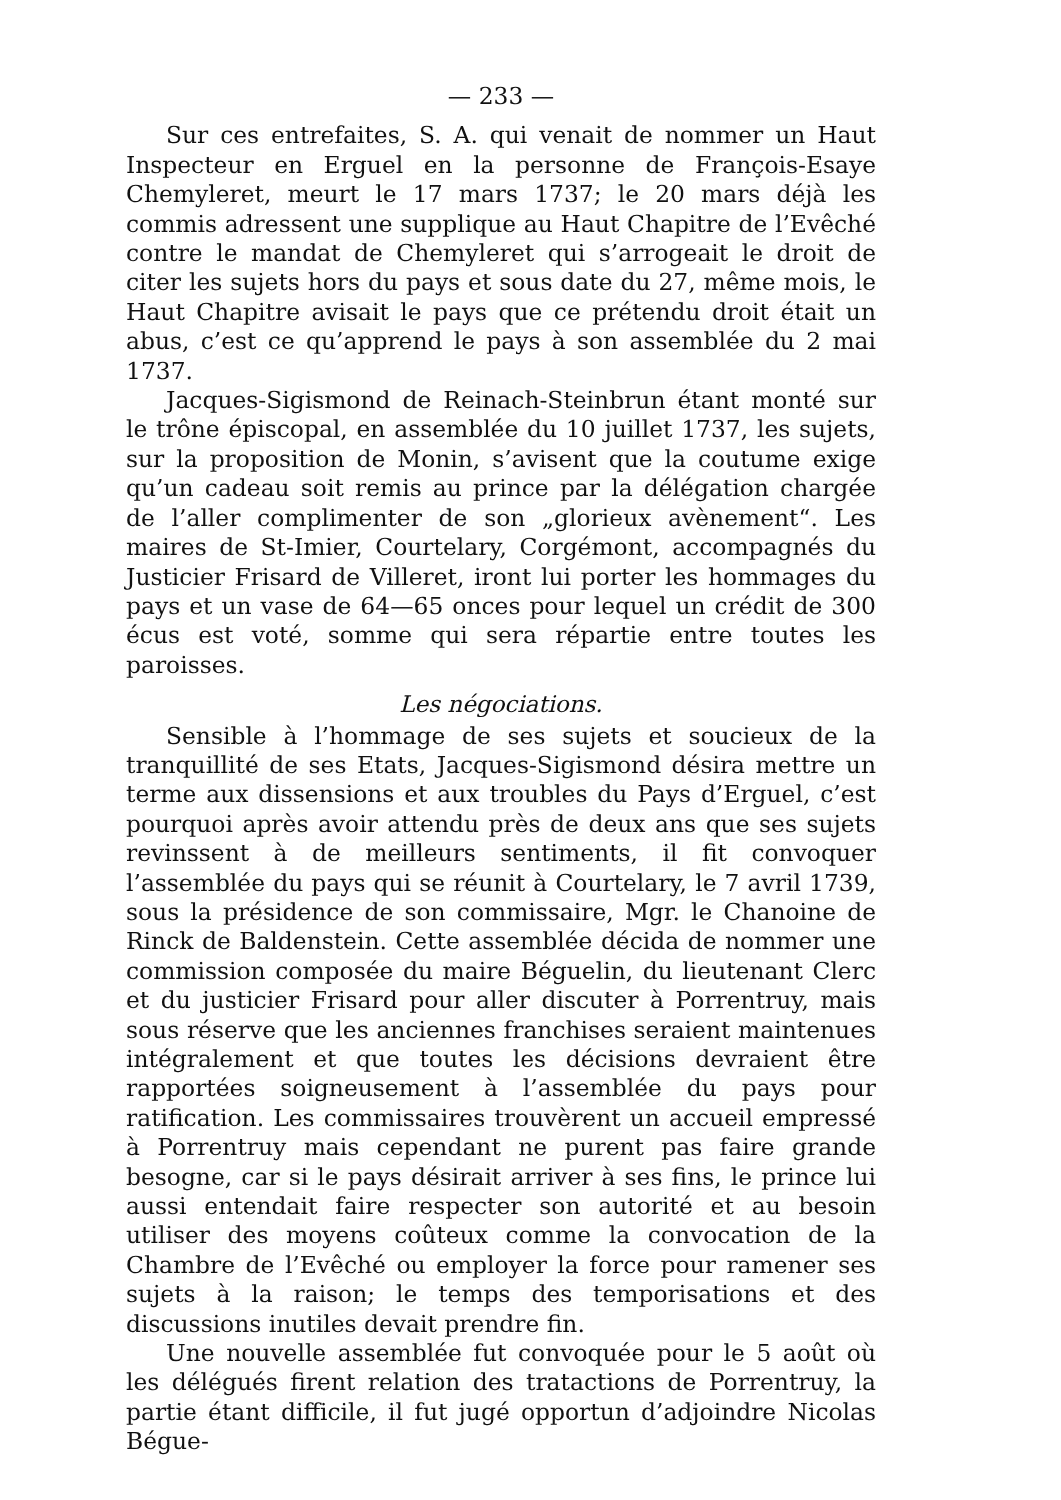— 233 —
Sur ces entrefaites, S. A. qui venait de nommer un Haut Inspecteur en Erguel en la personne de François-Esaye Chemyleret, meurt le 17 mars 1737; le 20 mars déjà les commis adressent une supplique au Haut Chapitre de l’Evêché contre le mandat de Chemyleret qui s’arrogeait le droit de citer les sujets hors du pays et sous date du 27, même mois, le Haut Chapitre avisait le pays que ce prétendu droit était un abus, c’est ce qu’apprend le pays à son assemblée du 2 mai 1737.
Jacques-Sigismond de Reinach-Steinbrun étant monté sur le trône épiscopal, en assemblée du 10 juillet 1737, les sujets, sur la proposition de Monin, s’avisent que la coutume exige qu’un cadeau soit remis au prince par la délégation chargée de l’aller complimenter de son „glorieux avènement“. Les maires de St-Imier, Courtelary, Corgémont, accompagnés du Justicier Frisard de Villeret, iront lui porter les hommages du pays et un vase de 64—65 onces pour lequel un crédit de 300 écus est voté, somme qui sera répartie entre toutes les paroisses.
Les négociations.
Sensible à l’hommage de ses sujets et soucieux de la tranquillité de ses Etats, Jacques-Sigismond désira mettre un terme aux dissensions et aux troubles du Pays d’Erguel, c’est pourquoi après avoir attendu près de deux ans que ses sujets revinssent à de meilleurs sentiments, il fit convoquer l’assemblée du pays qui se réunit à Courtelary, le 7 avril 1739, sous la présidence de son commissaire, Mgr. le Chanoine de Rinck de Baldenstein. Cette assemblée décida de nommer une commission composée du maire Béguelin, du lieutenant Clerc et du justicier Frisard pour aller discuter à Porrentruy, mais sous réserve que les anciennes franchises seraient maintenues intégralement et que toutes les décisions devraient être rapportées soigneusement à l’assemblée du pays pour ratification. Les commissaires trouvèrent un accueil empressé à Porrentruy mais cependant ne purent pas faire grande besogne, car si le pays désirait arriver à ses fins, le prince lui aussi entendait faire respecter son autorité et au besoin utiliser des moyens coûteux comme la convocation de la Chambre de l’Evêché ou employer la force pour ramener ses sujets à la raison; le temps des temporisations et des discussions inutiles devait prendre fin.
Une nouvelle assemblée fut convoquée pour le 5 août où les délégués firent relation des tratactions de Porrentruy, la partie étant difficile, il fut jugé opportun d’adjoindre Nicolas Bégue-